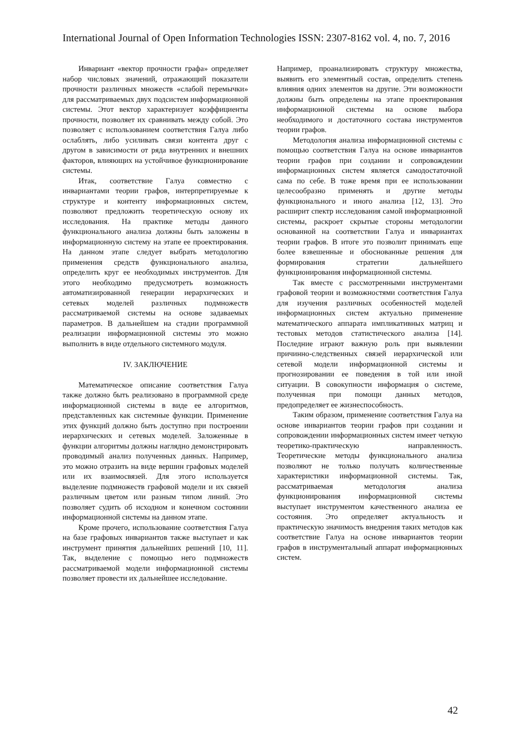International Journal of Open Information Technologies ISSN: 2307-8162 vol. 4, no. 7, 2016
Инвариант «вектор прочности графа» определяет набор числовых значений, отражающий показатели прочности различных множеств «слабой перемычки» для рассматриваемых двух подсистем информационной системы. Этот вектор характеризует коэффициенты прочности, позволяет их сравнивать между собой. Это позволяет с использованием соответствия Галуа либо ослаблять, либо усиливать связи контента друг с другом в зависимости от ряда внутренних и внешних факторов, влияющих на устойчивое функционирование системы.
Итак, соответствие Галуа совместно с инвариантами теории графов, интерпретируемые к структуре и контенту информационных систем, позволяют предложить теоретическую основу их исследования. На практике методы данного функционального анализа должны быть заложены в информационную систему на этапе ее проектирования. На данном этапе следует выбрать методологию применения средств функционального анализа, определить круг ее необходимых инструментов. Для этого необходимо предусмотреть возможность автоматизированной генерации иерархических и сетевых моделей различных подмножеств рассматриваемой системы на основе задаваемых параметров. В дальнейшем на стадии программной реализации информационной системы это можно выполнить в виде отдельного системного модуля.
IV. ЗАКЛЮЧЕНИЕ
Математическое описание соответствия Галуа также должно быть реализовано в программной среде информационной системы в виде ее алгоритмов, представленных как системные функции. Применение этих функций должно быть доступно при построении иерархических и сетевых моделей. Заложенные в функции алгоритмы должны наглядно демонстрировать проводимый анализ полученных данных. Например, это можно отразить на виде вершин графовых моделей или их взаимосвязей. Для этого используется выделение подмножеств графовой модели и их связей различным цветом или разным типом линий. Это позволяет судить об исходном и конечном состоянии информационной системы на данном этапе.
Кроме прочего, использование соответствия Галуа на базе графовых инвариантов также выступает и как инструмент принятия дальнейших решений [10, 11]. Так, выделение с помощью него подмножеств рассматриваемой модели информационной системы позволяет провести их дальнейшее исследование.
Например, проанализировать структуру множества, выявить его элементный состав, определить степень влияния одних элементов на другие. Эти возможности должны быть определены на этапе проектирования информационной системы на основе выбора необходимого и достаточного состава инструментов теории графов.
Методология анализа информационной системы с помощью соответствия Галуа на основе инвариантов теории графов при создании и сопровождении информационных систем является самодостаточной сама по себе. В тоже время при ее использовании целесообразно применять и другие методы функционального и иного анализа [12, 13]. Это расширит спектр исследования самой информационной системы, раскроет скрытые стороны методологии основанной на соответствии Галуа и инвариантах теории графов. В итоге это позволит принимать еще более взвешенные и обоснованные решения для формирования стратегии дальнейшего функционирования информационной системы.
Так вместе с рассмотренными инструментами графовой теории и возможностями соответствия Галуа для изучения различных особенностей моделей информационных систем актуально применение математического аппарата импликативных матриц и тестовых методов статистического анализа [14]. Последние играют важную роль при выявлении причинно-следственных связей иерархической или сетевой модели информационной системы и прогнозировании ее поведения в той или иной ситуации. В совокупности информация о системе, полученная при помощи данных методов, предопределяет ее жизнеспособность.
Таким образом, применение соответствия Галуа на основе инвариантов теории графов при создании и сопровождении информационных систем имеет четкую теоретико-практическую направленность. Теоретические методы функционального анализа позволяют не только получать количественные характеристики информационной системы. Так, рассматриваемая методология анализа функционирования информационной системы выступает инструментом качественного анализа ее состояния. Это определяет актуальность и практическую значимость внедрения таких методов как соответствие Галуа на основе инвариантов теории графов в инструментальный аппарат информационных систем.
42